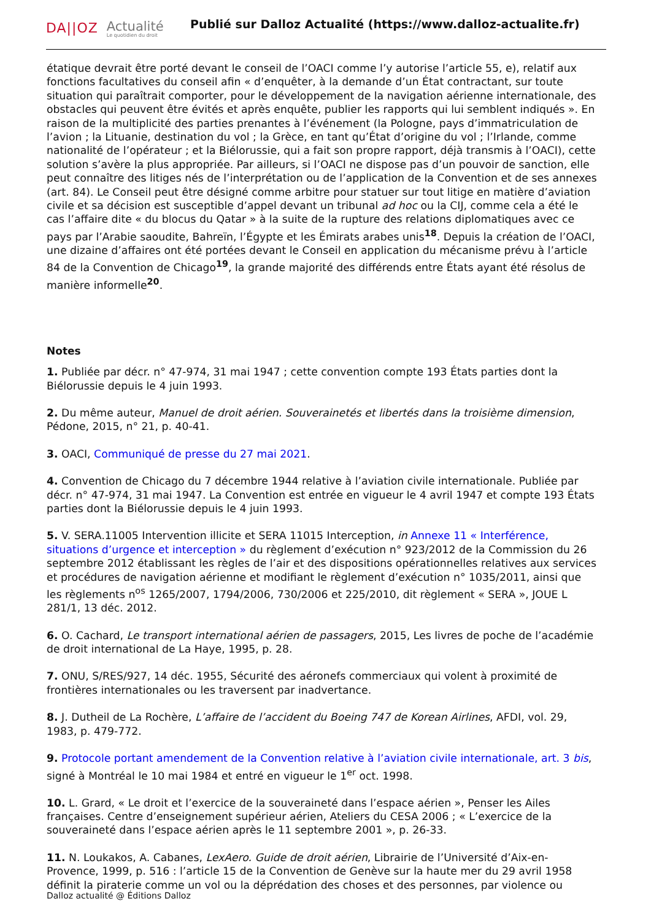DA||OZ Actualité
Le quotidien du droit
Publié sur Dalloz Actualité (https://www.dalloz-actualite.fr)
étatique devrait être porté devant le conseil de l’OACI comme l’y autorise l’article 55, e), relatif aux fonctions facultatives du conseil afin « d’enquêter, à la demande d’un État contractant, sur toute situation qui paraîtrait comporter, pour le développement de la navigation aérienne internationale, des obstacles qui peuvent être évités et après enquête, publier les rapports qui lui semblent indiqués ». En raison de la multiplicité des parties prenantes à l’événement (la Pologne, pays d’immatriculation de l’avion ; la Lituanie, destination du vol ; la Grèce, en tant qu’État d’origine du vol ; l’Irlande, comme nationalité de l’opérateur ; et la Biélorussie, qui a fait son propre rapport, déjà transmis à l’OACI), cette solution s’avère la plus appropriée. Par ailleurs, si l’OACI ne dispose pas d’un pouvoir de sanction, elle peut connaître des litiges nés de l’interprétation ou de l’application de la Convention et de ses annexes (art. 84). Le Conseil peut être désigné comme arbitre pour statuer sur tout litige en matière d’aviation civile et sa décision est susceptible d’appel devant un tribunal ad hoc ou la CIJ, comme cela a été le cas l’affaire dite « du blocus du Qatar » à la suite de la rupture des relations diplomatiques avec ce pays par l’Arabie saoudite, Bahreïn, l’Égypte et les Émirats arabes unis<sup>18</sup>. Depuis la création de l’OACI, une dizaine d’affaires ont été portées devant le Conseil en application du mécanisme prévu à l’article 84 de la Convention de Chicago<sup>19</sup>, la grande majorité des différends entre États ayant été résolus de manière informelle<sup>20</sup>.
Notes
1. Publiée par décr. n° 47-974, 31 mai 1947 ; cette convention compte 193 États parties dont la Biélorussie depuis le 4 juin 1993.
2. Du même auteur, Manuel de droit aérien. Souverainetés et libertés dans la troisième dimension, Pédone, 2015, n° 21, p. 40-41.
3. OACI, Communiqué de presse du 27 mai 2021.
4. Convention de Chicago du 7 décembre 1944 relative à l’aviation civile internationale. Publiée par décr. n° 47-974, 31 mai 1947. La Convention est entrée en vigueur le 4 avril 1947 et compte 193 États parties dont la Biélorussie depuis le 4 juin 1993.
5. V. SERA.11005 Intervention illicite et SERA 11015 Interception, in Annexe 11 « Interférence, situations d’urgence et interception » du règlement d’exécution n° 923/2012 de la Commission du 26 septembre 2012 établissant les règles de l’air et des dispositions opérationnelles relatives aux services et procédures de navigation aérienne et modifiant le règlement d’exécution n° 1035/2011, ainsi que les règlements n<sup>os</sup> 1265/2007, 1794/2006, 730/2006 et 225/2010, dit règlement « SERA », JOUE L 281/1, 13 déc. 2012.
6. O. Cachard, Le transport international aérien de passagers, 2015, Les livres de poche de l’académie de droit international de La Haye, 1995, p. 28.
7. ONU, S/RES/927, 14 déc. 1955, Sécurité des aéronefs commerciaux qui volent à proximité de frontières internationales ou les traversent par inadvertance.
8. J. Dutheil de La Rochère, L’affaire de l’accident du Boeing 747 de Korean Airlines, AFDI, vol. 29, 1983, p. 479-772.
9. Protocole portant amendement de la Convention relative à l’aviation civile internationale, art. 3 bis, signé à Montréal le 10 mai 1984 et entré en vigueur le 1<sup>er</sup> oct. 1998.
10. L. Grard, « Le droit et l’exercice de la souveraineté dans l’espace aérien », Penser les Ailes françaises. Centre d’enseignement supérieur aérien, Ateliers du CESA 2006 ; « L’exercice de la souveraineté dans l’espace aérien après le 11 septembre 2001 », p. 26-33.
11. N. Loukakos, A. Cabanes, LexAero. Guide de droit aérien, Librairie de l’Université d’Aix-en-Provence, 1999, p. 516 : l’article 15 de la Convention de Genève sur la haute mer du 29 avril 1958 définit la piraterie comme un vol ou la déprédation des choses et des personnes, par violence ou
Dalloz actualité @ Éditions Dalloz